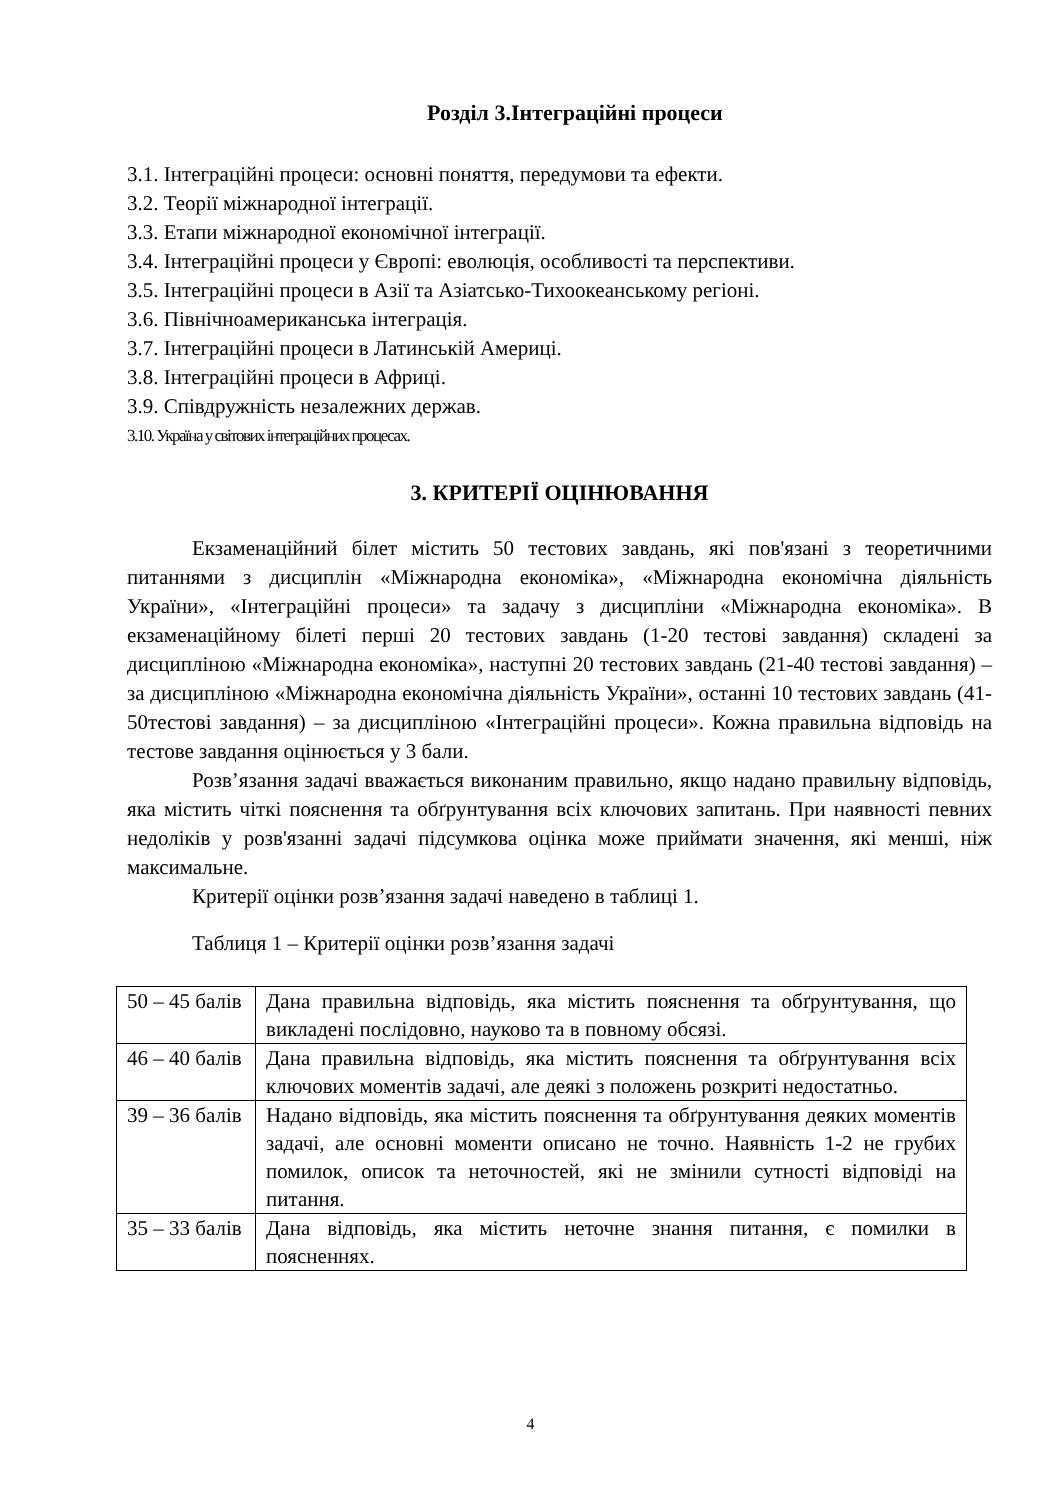Розділ 3.Інтеграційні процеси
3.1. Інтеграційні процеси: основні поняття, передумови та ефекти.
3.2. Теорії міжнародної інтеграції.
3.3. Етапи міжнародної економічної інтеграції.
3.4. Інтеграційні процеси у Європі: еволюція, особливості та перспективи.
3.5. Інтеграційні процеси в Азії та Азіатсько-Тихоокеанському регіоні.
3.6. Північноамериканська інтеграція.
3.7. Інтеграційні процеси в Латинській Америці.
3.8. Інтеграційні процеси в Африці.
3.9. Співдружність незалежних держав.
3.10. Україна у світових інтеграційних процесах.
3. КРИТЕРІЇ ОЦІНЮВАННЯ
Екзаменаційний білет містить 50 тестових завдань, які пов'язані з теоретичними питаннями з дисциплін «Міжнародна економіка», «Міжнародна економічна діяльність України», «Інтеграційні процеси» та задачу з дисципліни «Міжнародна економіка». В екзаменаційному білеті перші 20 тестових завдань (1-20 тестові завдання) складені за дисципліною «Міжнародна економіка», наступні 20 тестових завдань (21-40 тестові завдання) – за дисципліною «Міжнародна економічна діяльність України», останні 10 тестових завдань (41-50тестові завдання) – за дисципліною «Інтеграційні процеси». Кожна правильна відповідь на тестове завдання оцінюється у 3 бали.
Розв’язання задачі вважається виконаним правильно, якщо надано правильну відповідь, яка містить чіткі пояснення та обґрунтування всіх ключових запитань. При наявності певних недоліків у розв'язанні задачі підсумкова оцінка може приймати значення, які менші, ніж максимальне.
Критерії оцінки розв’язання задачі наведено в таблиці 1.
Таблиця 1 – Критерії оцінки розв’язання задачі
| 50 – 45 балів | Дана правильна відповідь, яка містить пояснення та обґрунтування, що викладені послідовно, науково та в повному обсязі. |
| 46 – 40 балів | Дана правильна відповідь, яка містить пояснення та обґрунтування всіх ключових моментів задачі, але деякі з положень розкриті недостатньо. |
| 39 – 36 балів | Надано відповідь, яка містить пояснення та обґрунтування деяких моментів задачі, але основні моменти описано не точно. Наявність 1-2 не грубих помилок, описок та неточностей, які не змінили сутності відповіді на питання. |
| 35 – 33 балів | Дана відповідь, яка містить неточне знання питання, є помилки в поясненнях. |
4